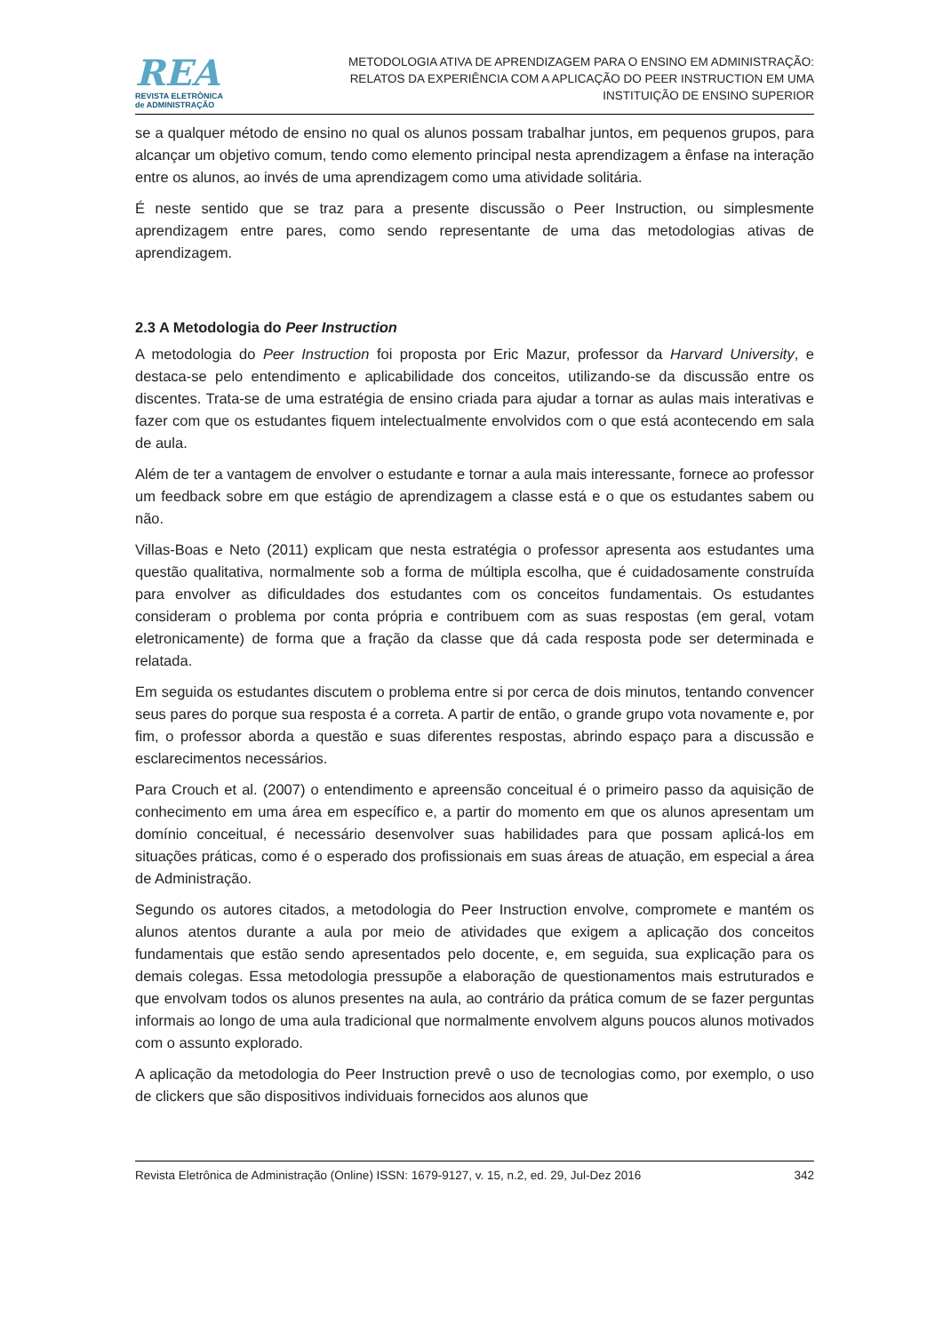REA
REVISTA ELETRÔNICA
de ADMINISTRAÇÃO
METODOLOGIA ATIVA DE APRENDIZAGEM PARA O ENSINO EM ADMINISTRAÇÃO:
RELATOS DA EXPERIÊNCIA COM A APLICAÇÃO DO PEER INSTRUCTION EM UMA
INSTITUIÇÃO DE ENSINO SUPERIOR
se a qualquer método de ensino no qual os alunos possam trabalhar juntos, em pequenos grupos, para alcançar um objetivo comum, tendo como elemento principal nesta aprendizagem a ênfase na interação entre os alunos, ao invés de uma aprendizagem como uma atividade solitária.
É neste sentido que se traz para a presente discussão o Peer Instruction, ou simplesmente aprendizagem entre pares, como sendo representante de uma das metodologias ativas de aprendizagem.
2.3 A Metodologia do Peer Instruction
A metodologia do Peer Instruction foi proposta por Eric Mazur, professor da Harvard University, e destaca-se pelo entendimento e aplicabilidade dos conceitos, utilizando-se da discussão entre os discentes. Trata-se de uma estratégia de ensino criada para ajudar a tornar as aulas mais interativas e fazer com que os estudantes fiquem intelectualmente envolvidos com o que está acontecendo em sala de aula.
Além de ter a vantagem de envolver o estudante e tornar a aula mais interessante, fornece ao professor um feedback sobre em que estágio de aprendizagem a classe está e o que os estudantes sabem ou não.
Villas-Boas e Neto (2011) explicam que nesta estratégia o professor apresenta aos estudantes uma questão qualitativa, normalmente sob a forma de múltipla escolha, que é cuidadosamente construída para envolver as dificuldades dos estudantes com os conceitos fundamentais. Os estudantes consideram o problema por conta própria e contribuem com as suas respostas (em geral, votam eletronicamente) de forma que a fração da classe que dá cada resposta pode ser determinada e relatada.
Em seguida os estudantes discutem o problema entre si por cerca de dois minutos, tentando convencer seus pares do porque sua resposta é a correta. A partir de então, o grande grupo vota novamente e, por fim, o professor aborda a questão e suas diferentes respostas, abrindo espaço para a discussão e esclarecimentos necessários.
Para Crouch et al. (2007) o entendimento e apreensão conceitual é o primeiro passo da aquisição de conhecimento em uma área em específico e, a partir do momento em que os alunos apresentam um domínio conceitual, é necessário desenvolver suas habilidades para que possam aplicá-los em situações práticas, como é o esperado dos profissionais em suas áreas de atuação, em especial a área de Administração.
Segundo os autores citados, a metodologia do Peer Instruction envolve, compromete e mantém os alunos atentos durante a aula por meio de atividades que exigem a aplicação dos conceitos fundamentais que estão sendo apresentados pelo docente, e, em seguida, sua explicação para os demais colegas. Essa metodologia pressupõe a elaboração de questionamentos mais estruturados e que envolvam todos os alunos presentes na aula, ao contrário da prática comum de se fazer perguntas informais ao longo de uma aula tradicional que normalmente envolvem alguns poucos alunos motivados com o assunto explorado.
A aplicação da metodologia do Peer Instruction prevê o uso de tecnologias como, por exemplo, o uso de clickers que são dispositivos individuais fornecidos aos alunos que
Revista Eletrônica de Administração (Online) ISSN: 1679-9127, v. 15, n.2, ed. 29, Jul-Dez 2016 342